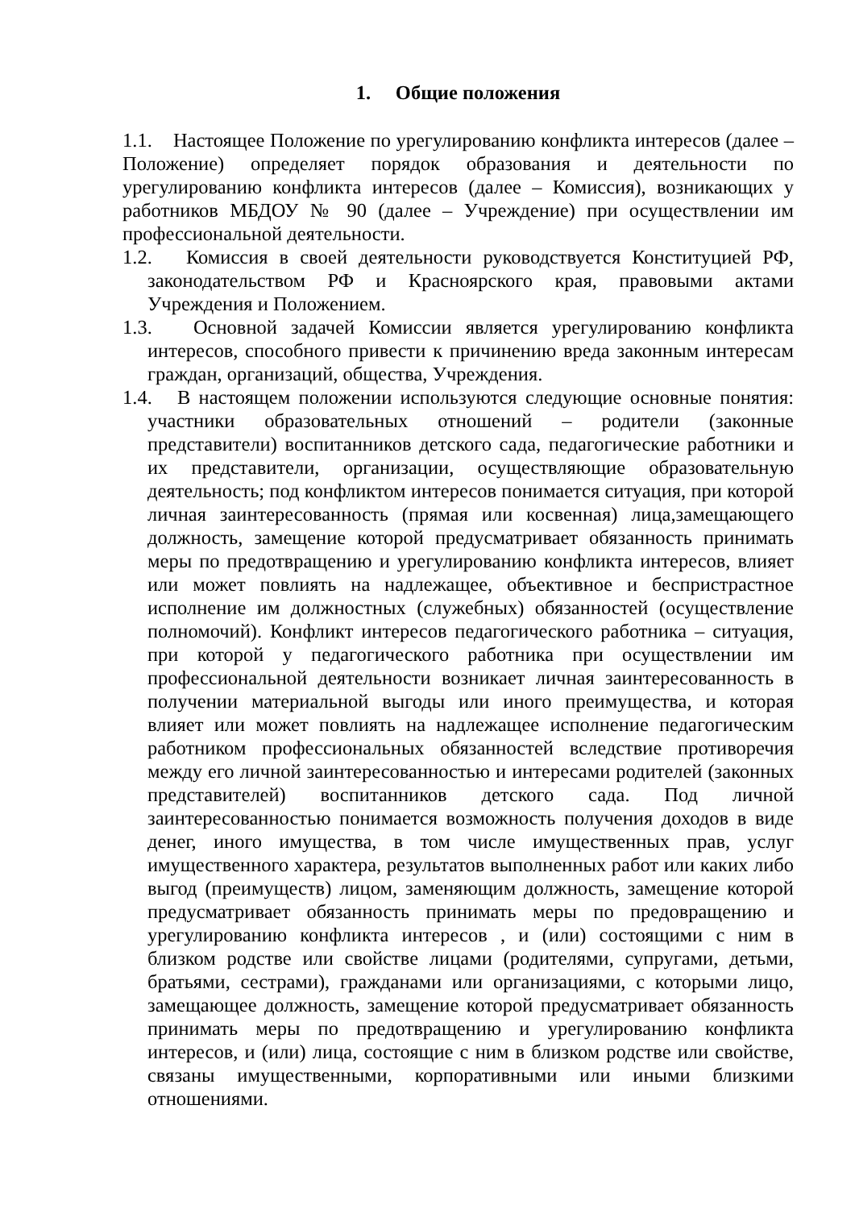1. Общие положения
1.1. Настоящее Положение по урегулированию конфликта интересов (далее – Положение) определяет порядок образования и деятельности по урегулированию конфликта интересов (далее – Комиссия), возникающих у работников МБДОУ № 90 (далее – Учреждение) при осуществлении им профессиональной деятельности.
1.2. Комиссия в своей деятельности руководствуется Конституцией РФ, законодательством РФ и Красноярского края, правовыми актами Учреждения и Положением.
1.3. Основной задачей Комиссии является урегулированию конфликта интересов, способного привести к причинению вреда законным интересам граждан, организаций, общества, Учреждения.
1.4. В настоящем положении используются следующие основные понятия: участники образовательных отношений – родители (законные представители) воспитанников детского сада, педагогические работники и их представители, организации, осуществляющие образовательную деятельность; под конфликтом интересов понимается ситуация, при которой личная заинтересованность (прямая или косвенная) лица,замещающего должность, замещение которой предусматривает обязанность принимать меры по предотвращению и урегулированию конфликта интересов, влияет или может повлиять на надлежащее, объективное и беспристрастное исполнение им должностных (служебных) обязанностей (осуществление полномочий). Конфликт интересов педагогического работника – ситуация, при которой у педагогического работника при осуществлении им профессиональной деятельности возникает личная заинтересованность в получении материальной выгоды или иного преимущества, и которая влияет или может повлиять на надлежащее исполнение педагогическим работником профессиональных обязанностей вследствие противоречия между его личной заинтересованностью и интересами родителей (законных представителей) воспитанников детского сада. Под личной заинтересованностью понимается возможность получения доходов в виде денег, иного имущества, в том числе имущественных прав, услуг имущественного характера, результатов выполненных работ или каких либо выгод (преимуществ) лицом, заменяющим должность, замещение которой предусматривает обязанность принимать меры по предовращению и урегулированию конфликта интересов , и (или) состоящими с ним в близком родстве или свойстве лицами (родителями, супругами, детьми, братьями, сестрами), гражданами или организациями, с которыми лицо, замещающее должность, замещение которой предусматривает обязанность принимать меры по предотвращению и урегулированию конфликта интересов, и (или) лица, состоящие с ним в близком родстве или свойстве, связаны имущественными, корпоративными или иными близкими отношениями.